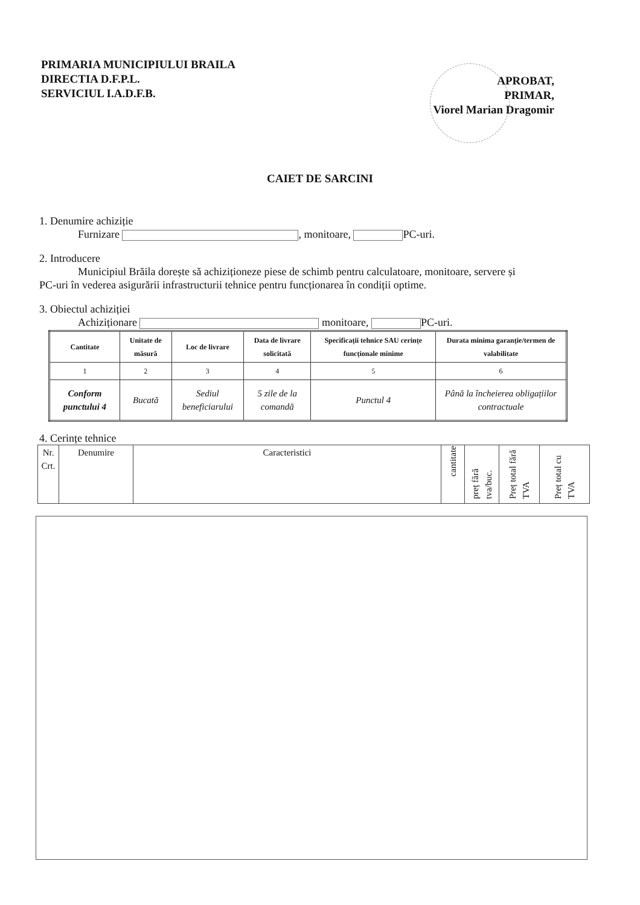PRIMARIA MUNICIPIULUI BRAILA
DIRECTIA D.F.P.L.
SERVICIUL I.A.D.F.B.
APROBAT,
PRIMAR,
Viorel Marian Dragomir
CAIET DE SARCINI
1. Denumire achiziție
Furnizare , monitoare, PC-uri.
2. Introducere
Municipiul Brăila dorește să achiziționeze piese de schimb pentru calculatoare, monitoare, servere și
PC-uri în vederea asigurării infrastructurii tehnice pentru funcționarea în condiții optime.
3. Obiectul achiziției
Achiziționare monitoare, PC-uri.
| Cantitate | Unitate de măsură | Loc de livrare | Data de livrare solicitată | Specificații tehnice SAU cerințe funcționale minime | Durata minima garanție/termen de valabilitate |
| --- | --- | --- | --- | --- | --- |
| 1 | 2 | 3 | 4 | 5 | 6 |
| Conform punctului 4 | Bucată | Sediul beneficiarului | 5 zile de la comandă | Punctul 4 | Până la încheierea obligațiilor contractuale |
4. Cerințe tehnice
| Nr. Crt. | Denumire | Caracteristici | cantitate | preț fără tva/buc. | Preț total fără TVA | Preț total cu TVA |
| --- | --- | --- | --- | --- | --- | --- |